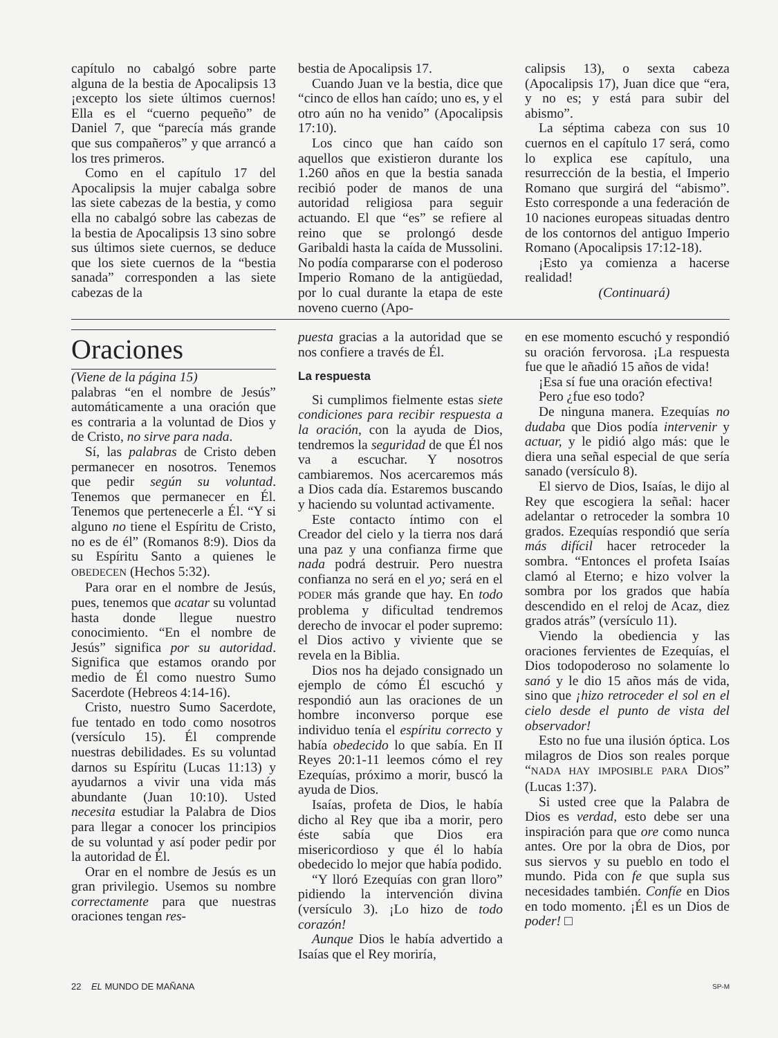capítulo no cabalgó sobre parte alguna de la bestia de Apocalipsis 13 ¡excepto los siete últimos cuernos! Ella es el “cuerno pequeño” de Daniel 7, que “parecía más grande que sus compañeros” y que arrancó a los tres primeros.
Como en el capítulo 17 del Apocalipsis la mujer cabalga sobre las siete cabezas de la bestia, y como ella no cabalgó sobre las cabezas de la bestia de Apocalipsis 13 sino sobre sus últimos siete cuernos, se deduce que los siete cuernos de la “bestia sanada” corresponden a las siete cabezas de la
bestia de Apocalipsis 17.
Cuando Juan ve la bestia, dice que “cinco de ellos han caído; uno es, y el otro aún no ha venido” (Apocalipsis 17:10).
Los cinco que han caído son aquellos que existieron durante los 1.260 años en que la bestia sanada recibió poder de manos de una autoridad religiosa para seguir actuando. El que “es” se refiere al reino que se prolongó desde Garibaldi hasta la caída de Mussolini. No podía compararse con el poderoso Imperio Romano de la antigüedad, por lo cual durante la etapa de este noveno cuerno (Apo-
calipsis 13), o sexta cabeza (Apocalipsis 17), Juan dice que “era, y no es; y está para subir del abismo”.
La séptima cabeza con sus 10 cuernos en el capítulo 17 será, como lo explica ese capítulo, una resurrección de la bestia, el Imperio Romano que surgirá del “abismo”. Esto corresponde a una federación de 10 naciones europeas situadas dentro de los contornos del antiguo Imperio Romano (Apocalipsis 17:12-18).
¡Esto ya comienza a hacerse realidad!
(Continuará)
Oraciones
(Viene de la página 15)
palabras “en el nombre de Jesús” automáticamente a una oración que es contraria a la voluntad de Dios y de Cristo, no sirve para nada.
Sí, las palabras de Cristo deben permanecer en nosotros. Tenemos que pedir según su voluntad. Tenemos que permanecer en Él. Tenemos que pertenecerle a Él. “Y si alguno no tiene el Espíritu de Cristo, no es de él” (Romanos 8:9). Dios da su Espíritu Santo a quienes le OBEDECEN (Hechos 5:32).
Para orar en el nombre de Jesús, pues, tenemos que acatar su voluntad hasta donde llegue nuestro conocimiento. “En el nombre de Jesús” significa por su autoridad. Significa que estamos orando por medio de Él como nuestro Sumo Sacerdote (Hebreos 4:14-16).
Cristo, nuestro Sumo Sacerdote, fue tentado en todo como nosotros (versículo 15). Él comprende nuestras debilidades. Es su voluntad darnos su Espíritu (Lucas 11:13) y ayudarnos a vivir una vida más abundante (Juan 10:10). Usted necesita estudiar la Palabra de Dios para llegar a conocer los principios de su voluntad y así poder pedir por la autoridad de Él.
Orar en el nombre de Jesús es un gran privilegio. Usemos su nombre correctamente para que nuestras oraciones tengan res-
puesta gracias a la autoridad que se nos confiere a través de Él.
La respuesta
Si cumplimos fielmente estas siete condiciones para recibir respuesta a la oración, con la ayuda de Dios, tendremos la seguridad de que Él nos va a escuchar. Y nosotros cambiaremos. Nos acercaremos más a Dios cada día. Estaremos buscando y haciendo su voluntad activamente.
Este contacto íntimo con el Creador del cielo y la tierra nos dará una paz y una confianza firme que nada podrá destruir. Pero nuestra confianza no será en el yo; será en el PODER más grande que hay. En todo problema y dificultad tendremos derecho de invocar el poder supremo: el Dios activo y viviente que se revela en la Biblia.
Dios nos ha dejado consignado un ejemplo de cómo Él escuchó y respondió aun las oraciones de un hombre inconverso porque ese individuo tenía el espíritu correcto y había obedecido lo que sabía. En II Reyes 20:1-11 leemos cómo el rey Ezequías, próximo a morir, buscó la ayuda de Dios.
Isaías, profeta de Dios, le había dicho al Rey que iba a morir, pero éste sabía que Dios era misericordioso y que él lo había obedecido lo mejor que había podido.
“Y lloró Ezequías con gran lloro” pidiendo la intervención divina (versículo 3). ¡Lo hizo de todo corazón!
Aunque Dios le había advertido a Isaías que el Rey moriría,
en ese momento escuchó y respondió su oración fervorosa. ¡La respuesta fue que le añadió 15 años de vida!
¡Esa sí fue una oración efectiva!
Pero ¿fue eso todo?
De ninguna manera. Ezequías no dudaba que Dios podía intervenir y actuar, y le pidió algo más: que le diera una señal especial de que sería sanado (versículo 8).
El siervo de Dios, Isaías, le dijo al Rey que escogiera la señal: hacer adelantar o retroceder la sombra 10 grados. Ezequías respondió que sería más difícil hacer retroceder la sombra. “Entonces el profeta Isaías clamó al Eterno; e hizo volver la sombra por los grados que había descendido en el reloj de Acaz, diez grados atrás” (versículo 11).
Viendo la obediencia y las oraciones fervientes de Ezequías, el Dios todopoderoso no solamente lo sanó y le dio 15 años más de vida, sino que ¡hizo retroceder el sol en el cielo desde el punto de vista del observador!
Esto no fue una ilusión óptica. Los milagros de Dios son reales porque “NADA HAY IMPOSIBLE PARA DIOS” (Lucas 1:37).
Si usted cree que la Palabra de Dios es verdad, esto debe ser una inspiración para que ore como nunca antes. Ore por la obra de Dios, por sus siervos y su pueblo en todo el mundo. Pida con fe que supla sus necesidades también. Confíe en Dios en todo momento. ¡Él es un Dios de poder! □
22 EL MUNDO DE MAÑANA SP-M